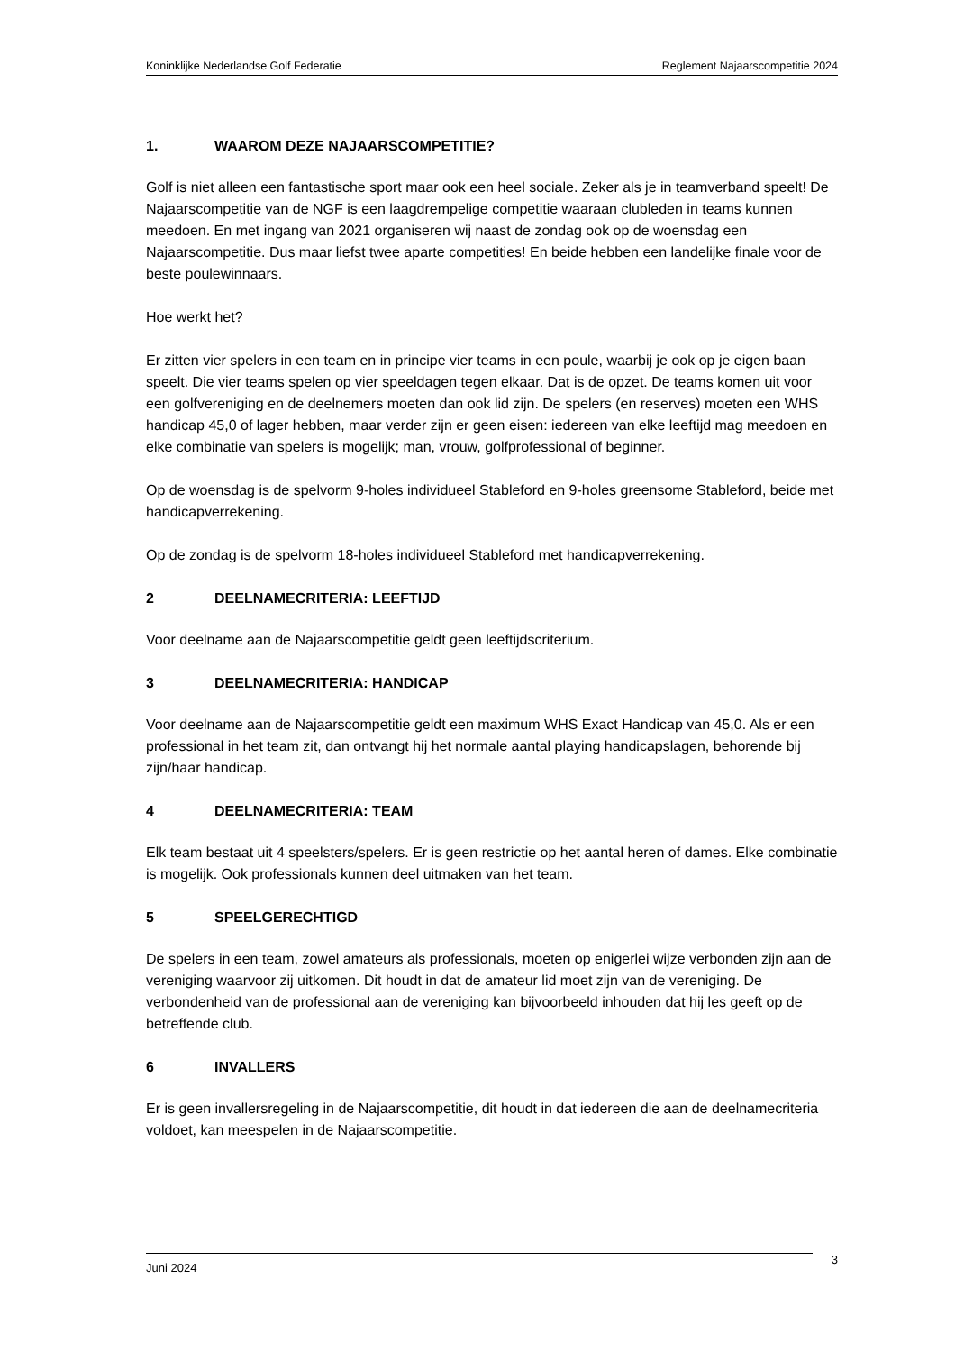Koninklijke Nederlandse Golf Federatie Reglement Najaarscompetitie 2024
1. WAAROM DEZE NAJAARSCOMPETITIE?
Golf is niet alleen een fantastische sport maar ook een heel sociale. Zeker als je in teamverband speelt! De Najaarscompetitie van de NGF is een laagdrempelige competitie waaraan clubleden in teams kunnen meedoen. En met ingang van 2021 organiseren wij naast de zondag ook op de woensdag een Najaarscompetitie. Dus maar liefst twee aparte competities! En beide hebben een landelijke finale voor de beste poulewinnaars.
Hoe werkt het?
Er zitten vier spelers in een team en in principe vier teams in een poule, waarbij je ook op je eigen baan speelt. Die vier teams spelen op vier speeldagen tegen elkaar. Dat is de opzet. De teams komen uit voor een golfvereniging en de deelnemers moeten dan ook lid zijn. De spelers (en reserves) moeten een WHS handicap 45,0 of lager hebben, maar verder zijn er geen eisen: iedereen van elke leeftijd mag meedoen en elke combinatie van spelers is mogelijk; man, vrouw, golfprofessional of beginner.
Op de woensdag is de spelvorm 9-holes individueel Stableford en 9-holes greensome Stableford, beide met handicapverrekening.
Op de zondag is de spelvorm 18-holes individueel Stableford met handicapverrekening.
2 DEELNAMECRITERIA: LEEFTIJD
Voor deelname aan de Najaarscompetitie geldt geen leeftijdscriterium.
3 DEELNAMECRITERIA: HANDICAP
Voor deelname aan de Najaarscompetitie geldt een maximum WHS Exact Handicap van 45,0. Als er een professional in het team zit, dan ontvangt hij het normale aantal playing handicapslagen, behorende bij zijn/haar handicap.
4 DEELNAMECRITERIA: TEAM
Elk team bestaat uit 4 speelsters/spelers. Er is geen restrictie op het aantal heren of dames. Elke combinatie is mogelijk. Ook professionals kunnen deel uitmaken van het team.
5 SPEELGERECHTIGD
De spelers in een team, zowel amateurs als professionals, moeten op enigerlei wijze verbonden zijn aan de vereniging waarvoor zij uitkomen. Dit houdt in dat de amateur lid moet zijn van de vereniging. De verbondenheid van de professional aan de vereniging kan bijvoorbeeld inhouden dat hij les geeft op de betreffende club.
6 INVALLERS
Er is geen invallersregeling in de Najaarscompetitie, dit houdt in dat iedereen die aan de deelnamecriteria voldoet, kan meespelen in de Najaarscompetitie.
Juni 2024 3